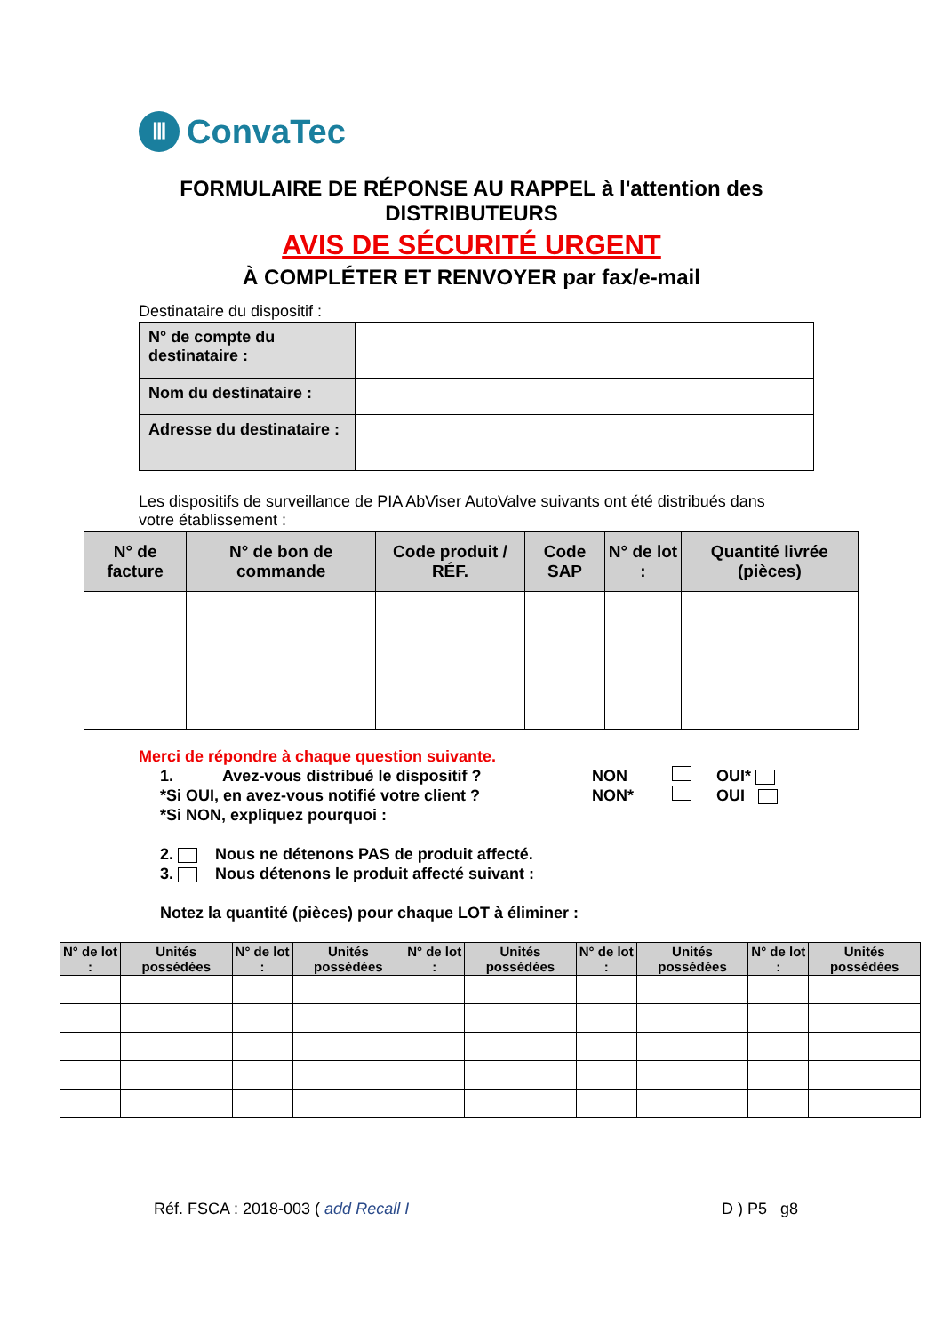Ⅲ
ConvaTec
FORMULAIRE DE RÉPONSE AU RAPPEL à l'attention des
DISTRIBUTEURS
AVIS DE SÉCURITÉ URGENT
À COMPLÉTER ET RENVOYER par fax/e-mail
Destinataire du dispositif :
| N° de compte du destinataire : | |
| Nom du destinataire : | |
| Adresse du destinataire : | |
Les dispositifs de surveillance de PIA AbViser AutoValve suivants ont été distribués dans votre établissement :
| N° de facture | N° de bon de commande | Code produit / RÉF. | Code SAP | N° de lot : | Quantité livrée (pièces) |
| --- | --- | --- | --- | --- | --- |
Merci de répondre à chaque question suivante.
1. Avez-vous distribué le dispositif ? NON OUI*
*Si OUI, en avez-vous notifié votre client ? NON* OUI
*Si NON, expliquez pourquoi :
2. Nous ne détenons PAS de produit affecté.
3. Nous détenons le produit affecté suivant :
Notez la quantité (pièces) pour chaque LOT à éliminer :
| N° de lot : | Unités possédées | N° de lot : | Unités possédées | N° de lot : | Unités possédées | N° de lot : | Unités possédées | N° de lot : | Unités possédées |
| --- | --- | --- | --- | --- | --- | --- | --- | --- | --- |
Réf. FSCA : 2018-003 ( add Recall I
D ) P5 g8